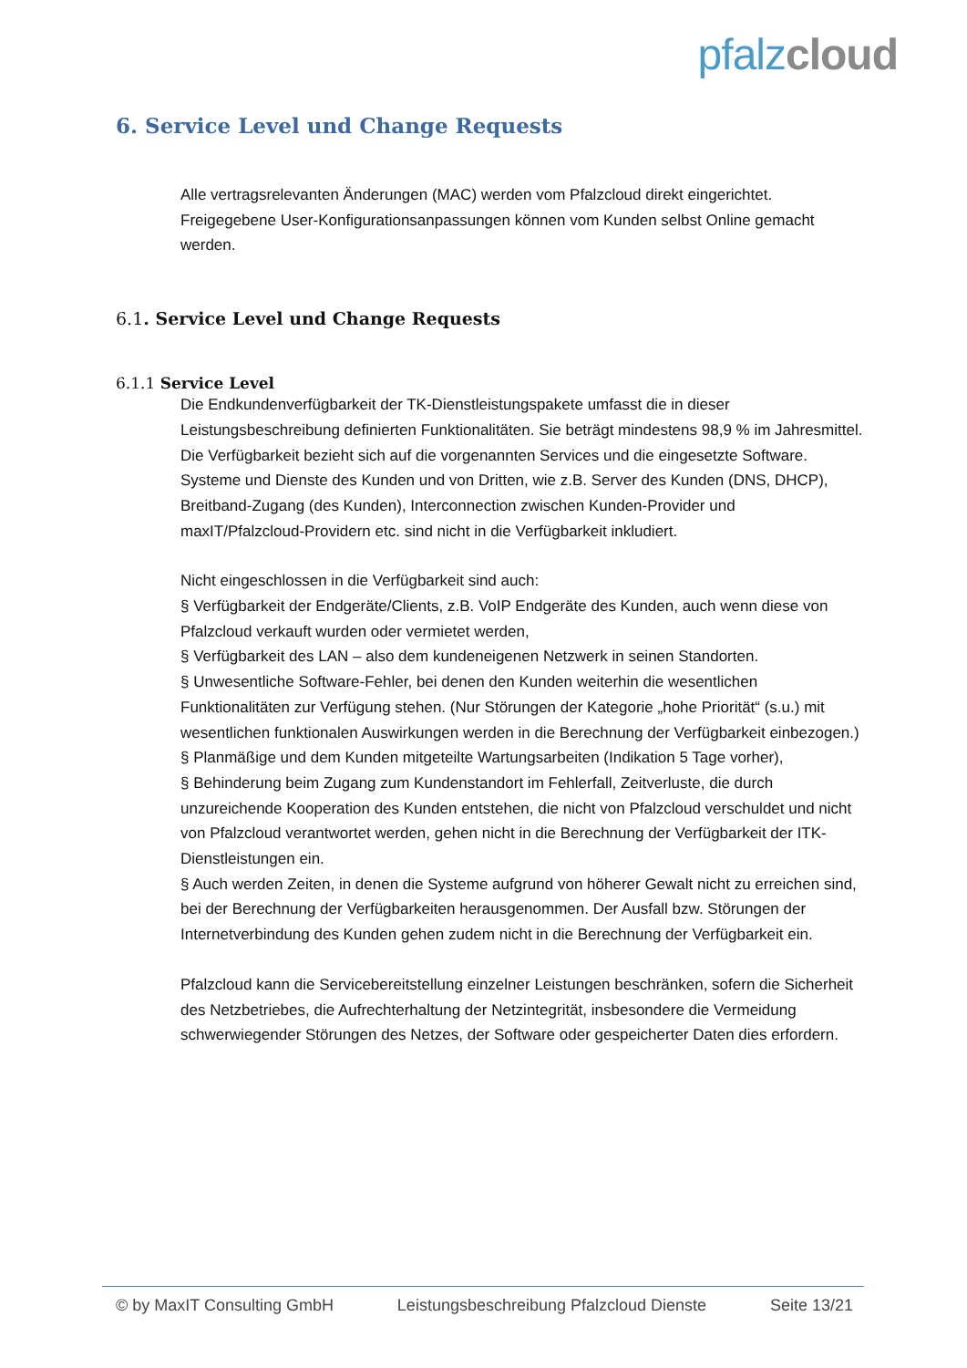pfalz cloud
6. Service Level und Change Requests
Alle vertragsrelevanten Änderungen (MAC) werden vom Pfalzcloud direkt eingerichtet. Freigegebene User-Konfigurationsanpassungen können vom Kunden selbst Online gemacht werden.
6.1. Service Level und Change Requests
6.1.1 Service Level
Die Endkundenverfügbarkeit der TK-Dienstleistungspakete umfasst die in dieser Leistungsbeschreibung definierten Funktionalitäten. Sie beträgt mindestens 98,9 % im Jahresmittel. Die Verfügbarkeit bezieht sich auf die vorgenannten Services und die eingesetzte Software.
Systeme und Dienste des Kunden und von Dritten, wie z.B. Server des Kunden (DNS, DHCP), Breitband-Zugang (des Kunden), Interconnection zwischen Kunden-Provider und maxIT/Pfalzcloud-Providern etc. sind nicht in die Verfügbarkeit inkludiert.
Nicht eingeschlossen in die Verfügbarkeit sind auch:
§ Verfügbarkeit der Endgeräte/Clients, z.B. VoIP Endgeräte des Kunden, auch wenn diese von Pfalzcloud verkauft wurden oder vermietet werden,
§ Verfügbarkeit des LAN – also dem kundeneigenen Netzwerk in seinen Standorten.
§ Unwesentliche Software-Fehler, bei denen den Kunden weiterhin die wesentlichen Funktionalitäten zur Verfügung stehen. (Nur Störungen der Kategorie „hohe Priorität“ (s.u.) mit wesentlichen funktionalen Auswirkungen werden in die Berechnung der Verfügbarkeit einbezogen.)
§ Planmäßige und dem Kunden mitgeteilte Wartungsarbeiten (Indikation 5 Tage vorher),
§ Behinderung beim Zugang zum Kundenstandort im Fehlerfall, Zeitverluste, die durch unzureichende Kooperation des Kunden entstehen, die nicht von Pfalzcloud verschuldet und nicht von Pfalzcloud verantwortet werden, gehen nicht in die Berechnung der Verfügbarkeit der ITK-Dienstleistungen ein.
§ Auch werden Zeiten, in denen die Systeme aufgrund von höherer Gewalt nicht zu erreichen sind, bei der Berechnung der Verfügbarkeiten herausgenommen. Der Ausfall bzw. Störungen der Internetverbindung des Kunden gehen zudem nicht in die Berechnung der Verfügbarkeit ein.
Pfalzcloud kann die Servicebereitstellung einzelner Leistungen beschränken, sofern die Sicherheit des Netzbetriebes, die Aufrechterhaltung der Netzintegrität, insbesondere die Vermeidung schwerwiegender Störungen des Netzes, der Software oder gespeicherter Daten dies erfordern.
© by MaxIT Consulting GmbH Leistungsbeschreibung Pfalzcloud Dienste Seite 13/21